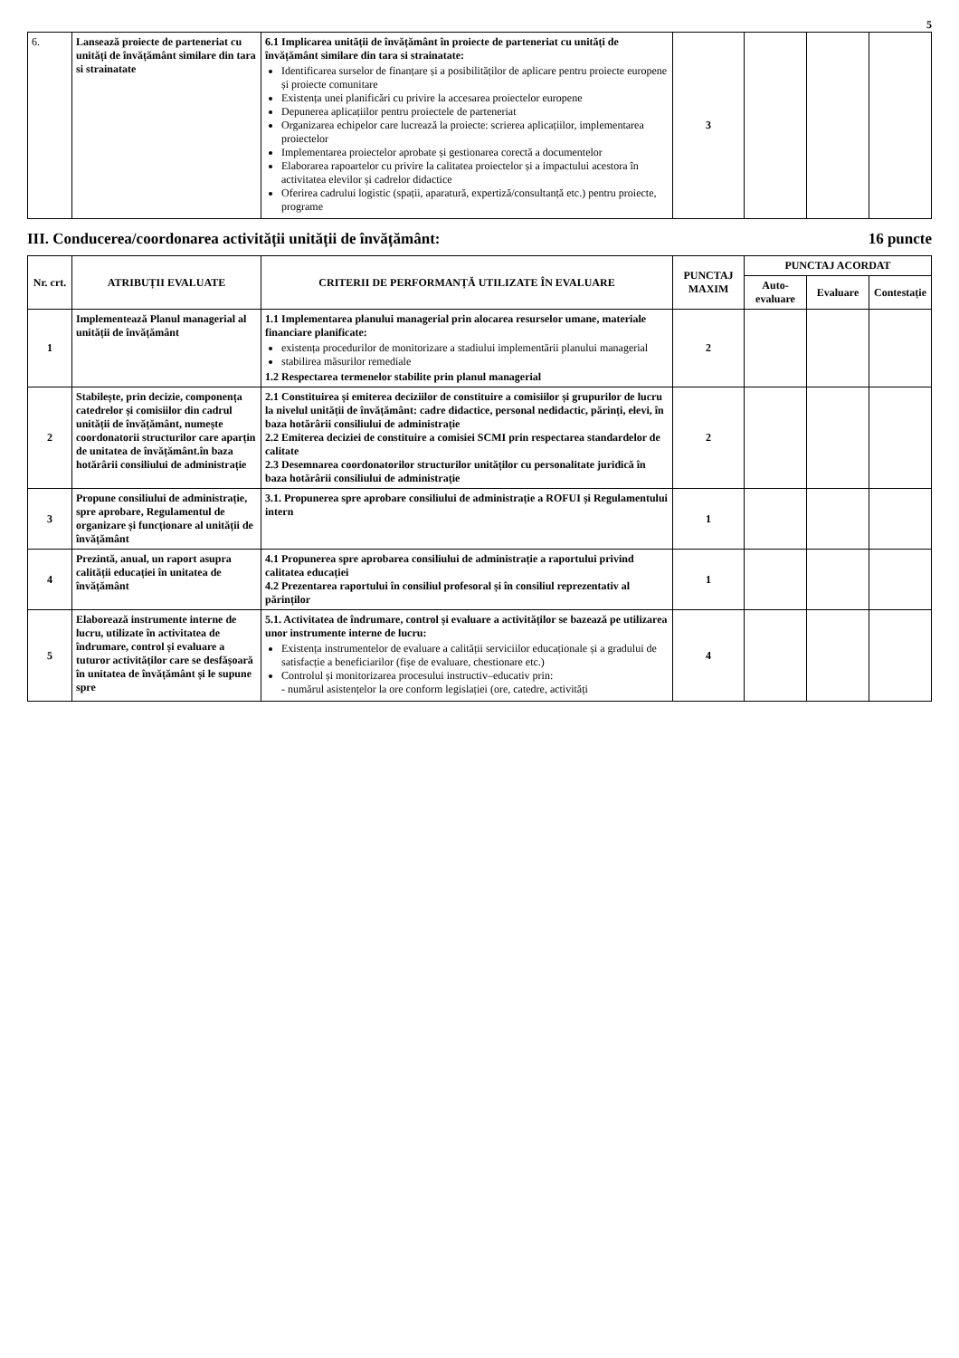5
| 6. | Lansează proiecte de parteneriat cu unități de învățământ similare din tara si strainatate | 6.1 Implicarea unității de învățământ în proiecte de parteneriat cu unități de învățământ similare din tara si strainatate: Identificarea surselor de finanțare și a posibilităților de aplicare pentru proiecte europene și proiecte comunitare Existența unei planificări cu privire la accesarea proiectelor europene Depunerea aplicațiilor pentru proiectele de parteneriat Organizarea echipelor care lucrează la proiecte: scrierea aplicațiilor, implementarea proiectelor Implementarea proiectelor aprobate și gestionarea corectă a documentelor Elaborarea rapoartelor cu privire la calitatea proiectelor și a impactului acestora în activitatea elevilor și cadrelor didactice Oferirea cadrului logistic (spații, aparatură, expertiză/consultanță etc.) pentru proiecte, programe | 3 | | | |
III. Conducerea/coordonarea activității unității de învățământ: 16 puncte
| Nr. crt. | ATRIBUȚII EVALUATE | CRITERII DE PERFORMANȚĂ UTILIZATE ÎN EVALUARE | PUNCTAJ MAXIM | PUNCTAJ ACORDAT | | |
| --- | --- | --- | --- | --- | --- | --- |
| | | | | Auto-evaluare | Evaluare | Contestație |
| 1 | Implementează Planul managerial al unității de învățământ | 1.1 Implementarea planului managerial prin alocarea resurselor umane, materiale financiare planificate: existența procedurilor de monitorizare a stadiului implementării planului managerial stabilirea măsurilor remediale 1.2 Respectarea termenelor stabilite prin planul managerial | 2 | | | |
| 2 | Stabilește, prin decizie, componența catedrelor și comisiilor din cadrul unității de învățământ, numește coordonatorii structurilor care aparțin de unitatea de învățământ.în baza hotărârii consiliului de administrație | 2.1 Constituirea și emiterea deciziilor de constituire a comisiilor și grupurilor de lucru la nivelul unității de învățământ: cadre didactice, personal nedidactic, părinți, elevi, în baza hotărârii consiliului de administrație 2.2 Emiterea deciziei de constituire a comisiei SCMI prin respectarea standardelor de calitate 2.3 Desemnarea coordonatorilor structurilor unităților cu personalitate juridică în baza hotărârii consiliului de administrație | 2 | | | |
| 3 | Propune consiliului de administrație, spre aprobare, Regulamentul de organizare și funcționare al unității de învățământ | 3.1. Propunerea spre aprobare consiliului de administrație a ROFUI și Regulamentului intern | 1 | | | |
| 4 | Prezintă, anual, un raport asupra calității educației în unitatea de învățământ | 4.1 Propunerea spre aprobarea consiliului de administrație a raportului privind calitatea educației 4.2 Prezentarea raportului în consiliul profesoral și în consiliul reprezentativ al părinților | 1 | | | |
| 5 | Elaborează instrumente interne de lucru, utilizate în activitatea de îndrumare, control și evaluare a tuturor activităților care se desfășoară în unitatea de învățământ și le supune spre | 5.1. Activitatea de îndrumare, control și evaluare a activităților se bazează pe utilizarea unor instrumente interne de lucru: Existența instrumentelor de evaluare a calității serviciilor educaționale și a gradului de satisfacție a beneficiarilor (fișe de evaluare, chestionare etc.) Controlul și monitorizarea procesului instructiv–educativ prin: - numărul asistențelor la ore conform legislației (ore, catedre, activități | 4 | | | |